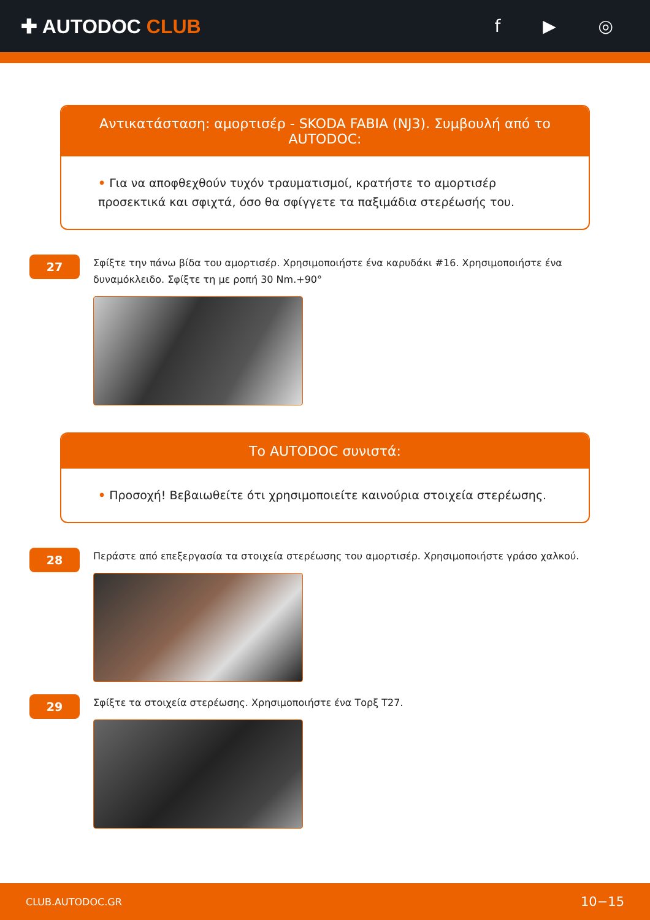✚ AUTODOC CLUB f ▶ ◎
Αντικατάσταση: αμορτισέρ - SKODA FABIA (NJ3). Συμβουλή από το AUTODOC:
• Για να αποφθεχθούν τυχόν τραυματισμοί, κρατήστε το αμορτισέρ προσεκτικά και σφιχτά, όσο θα σφίγγετε τα παξιμάδια στερέωσής του.
27
Σφίξτε την πάνω βίδα του αμορτισέρ. Χρησιμοποιήστε ένα καρυδάκι #16. Χρησιμοποιήστε ένα δυναμόκλειδο. Σφίξτε τη με ροπή 30 Nm.+90°
Το AUTODOC συνιστά:
• Προσοχή! Βεβαιωθείτε ότι χρησιμοποιείτε καινούρια στοιχεία στερέωσης.
28
Περάστε από επεξεργασία τα στοιχεία στερέωσης του αμορτισέρ. Χρησιμοποιήστε γράσο χαλκού.
29
Σφίξτε τα στοιχεία στερέωσης. Χρησιμοποιήστε ένα Τορξ T27.
CLUB.AUTODOC.GR 10−15